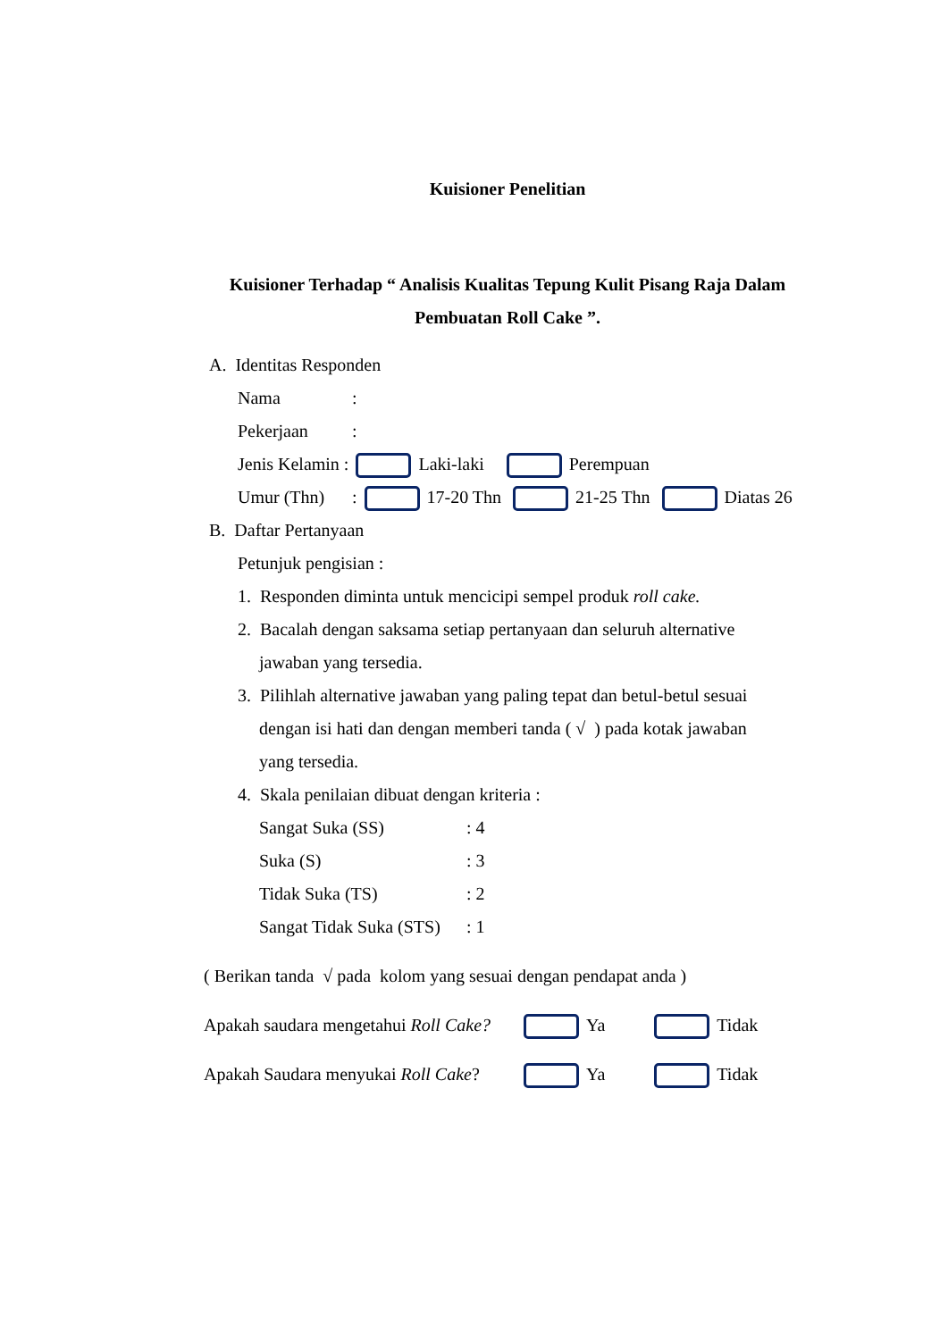Kuisioner Penelitian
Kuisioner Terhadap “ Analisis Kualitas Tepung Kulit Pisang Raja Dalam Pembuatan Roll Cake ”.
A. Identitas Responden
Nama:
Pekerjaan:
Jenis Kelamin : Laki-laki Perempuan
Umur (Thn): 17-20 Thn 21-25 Thn Diatas 26
B. Daftar Pertanyaan
Petunjuk pengisian :
1. Responden diminta untuk mencicipi sempel produk roll cake.
2. Bacalah dengan saksama setiap pertanyaan dan seluruh alternative
jawaban yang tersedia.
3. Pilihlah alternative jawaban yang paling tepat dan betul-betul sesuai
dengan isi hati dan dengan memberi tanda ( √ ) pada kotak jawaban
yang tersedia.
4. Skala penilaian dibuat dengan kriteria :
Sangat Suka (SS): 4
Suka (S): 3
Tidak Suka (TS): 2
Sangat Tidak Suka (STS): 1
( Berikan tanda √ pada kolom yang sesuai dengan pendapat anda )
Apakah saudara mengetahui Roll Cake? Ya Tidak
Apakah Saudara menyukai Roll Cake? Ya Tidak